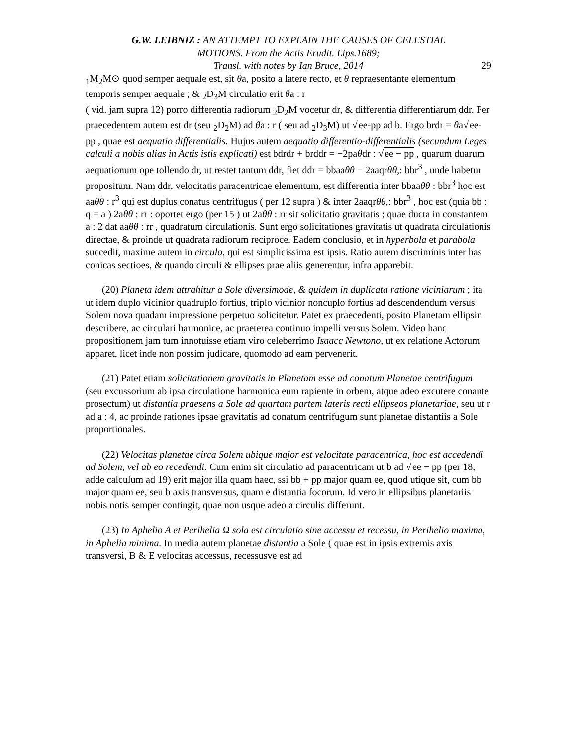G.W. LEIBNIZ : AN ATTEMPT TO EXPLAIN THE CAUSES OF CELESTIAL
MOTIONS. From the Actis Erudit. Lips.1689;
Transl. with notes by Ian Bruce, 2014
29
<sub>1</sub>M<sub>2</sub>M⊙ quod semper aequale est, sit θa, posito a latere recto, et θ repraesentante elementum temporis semper aequale ; & <sub>2</sub>D<sub>3</sub>M circulatio erit θa : r
( vid. jam supra 12) porro differentia radiorum <sub>2</sub>D<sub>2</sub>M vocetur dr, & differentia differentiarum ddr. Per praecedentem autem est dr (seu <sub>2</sub>D<sub>2</sub>M) ad θa : r ( seu ad <sub>2</sub>D<sub>3</sub>M) ut √ee-pp ad b. Ergo brdr = θa√ee-pp , quae est aequatio differentialis. Hujus autem aequatio differentio-differentialis (secundum Leges calculi a nobis alias in Actis istis explicati) est bdrdr + brddr = −2paθdr : √ee − pp , quarum duarum aequationum ope tollendo dr, ut restet tantum ddr, fiet ddr = bbaaθθ − 2aaqrθθ,: bbr<sup>3</sup> , unde habetur propositum. Nam ddr, velocitatis paracentricae elementum, est differentia inter bbaaθθ : bbr<sup>3</sup> hoc est aaθθ : r<sup>3</sup> qui est duplus conatus centrifugus ( per 12 supra ) & inter 2aaqrθθ,: bbr<sup>3</sup> , hoc est (quia bb : q = a ) 2aθθ : rr : oportet ergo (per 15 ) ut 2aθθ : rr sit solicitatio gravitatis ; quae ducta in constantem a : 2 dat aaθθ : rr , quadratum circulationis. Sunt ergo solicitationes gravitatis ut quadrata circulationis directae, & proinde ut quadrata radiorum reciproce. Eadem conclusio, et in hyperbola et parabola succedit, maxime autem in circulo, qui est simplicissima est ipsis. Ratio autem discriminis inter has conicas sectioes, & quando circuli & ellipses prae aliis generentur, infra apparebit.
(20) Planeta idem attrahitur a Sole diversimode, & quidem in duplicata ratione viciniarum ; ita ut idem duplo vicinior quadruplo fortius, triplo vicinior noncuplo fortius ad descendendum versus Solem nova quadam impressione perpetuo solicitetur. Patet ex praecedenti, posito Planetam ellipsin describere, ac circulari harmonice, ac praeterea continuo impelli versus Solem. Video hanc propositionem jam tum innotuisse etiam viro celeberrimo Isaacc Newtono, ut ex relatione Actorum apparet, licet inde non possim judicare, quomodo ad eam pervenerit.
(21) Patet etiam solicitationem gravitatis in Planetam esse ad conatum Planetae centrifugum (seu excussorium ab ipsa circulatione harmonica eum rapiente in orbem, atque adeo excutere conante prosectum) ut distantia praesens a Sole ad quartam partem lateris recti ellipseos planetariae, seu ut r ad a : 4, ac proinde rationes ipsae gravitatis ad conatum centrifugum sunt planetae distantiis a Sole proportionales.
(22) Velocitas planetae circa Solem ubique major est velocitate paracentrica, hoc est accedendi ad Solem, vel ab eo recedendi. Cum enim sit circulatio ad paracentricam ut b ad √ee − pp (per 18, adde calculum ad 19) erit major illa quam haec, ssi bb + pp major quam ee, quod utique sit, cum bb major quam ee, seu b axis transversus, quam e distantia focorum. Id vero in ellipsibus planetariis nobis notis semper contingit, quae non usque adeo a circulis differunt.
(23) In Aphelio A et Perihelia Ω sola est circulatio sine accessu et recessu, in Perihelio maxima, in Aphelia minima. In media autem planetae distantia a Sole ( quae est in ipsis extremis axis transversi, B & E velocitas accessus, recessusve est ad